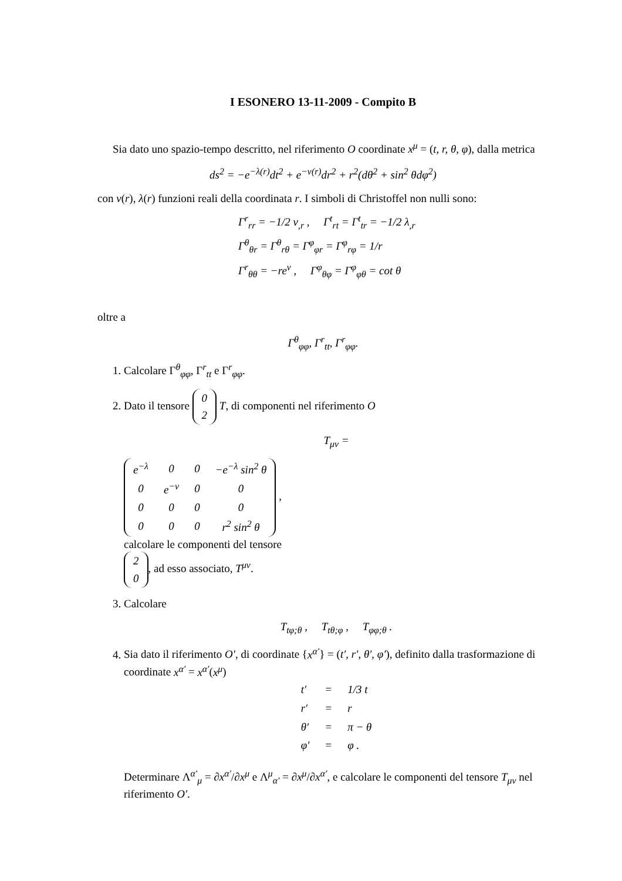I ESONERO 13-11-2009 - Compito B
Sia dato uno spazio-tempo descritto, nel riferimento O coordinate x<sup>μ</sup> = (t, r, θ, φ), dalla metrica
ds<sup>2</sup> = −e<sup>−λ(r)</sup>dt<sup>2</sup> + e<sup>−ν(r)</sup>dr<sup>2</sup> + r<sup>2</sup>(dθ<sup>2</sup> + sin<sup>2</sup> θdφ<sup>2</sup>)
con ν(r), λ(r) funzioni reali della coordinata r. I simboli di Christoffel non nulli sono:
Γ<sup>r</sup><sub>rr</sub> = −1/2 ν<sub>,r</sub> , Γ<sup>t</sup><sub>rt</sub> = Γ<sup>t</sup><sub>tr</sub> = −1/2 λ<sub>,r</sub>
Γ<sup>θ</sup><sub>θr</sub> = Γ<sup>θ</sup><sub>rθ</sub> = Γ<sup>φ</sup><sub>φr</sub> = Γ<sup>φ</sup><sub>rφ</sub> = 1/r
Γ<sup>r</sup><sub>θθ</sub> = −re<sup>ν</sup> , Γ<sup>φ</sup><sub>θφ</sub> = Γ<sup>φ</sup><sub>φθ</sub> = cot θ
oltre a
Γ<sup>θ</sup><sub>φφ</sub>, Γ<sup>r</sup><sub>tt</sub>, Γ<sup>r</sup><sub>φφ</sub>.
1. Calcolare Γ<sup>θ</sup><sub>φφ</sub>, Γ<sup>r</sup><sub>tt</sub> e Γ<sup>r</sup><sub>φφ</sub>.
2. Dato il tensore
| 0 |
| 2 |
T, di componenti nel riferimento O
T<sub>μν</sub> =
| e<sup>−λ</sup> | 0 | 0 | −e<sup>−λ</sup> sin<sup>2</sup> θ |
| 0 | e<sup>−ν</sup> | 0 | 0 |
| 0 | 0 | 0 | 0 |
| 0 | 0 | 0 | r<sup>2</sup> sin<sup>2</sup> θ |
,
calcolare le componenti del tensore
| 2 |
| 0 |
, ad esso associato, T<sup>μν</sup>.
3. Calcolare
T<sub>tφ;θ</sub> , T<sub>tθ;φ</sub> , T<sub>φφ;θ</sub> .
4. Sia dato il riferimento O′, di coordinate {x<sup>α′</sup>} = (t′, r′, θ′, φ′), definito dalla trasformazione di coordinate x<sup>α′</sup> = x<sup>α′</sup>(x<sup>μ</sup>)
| t′ | = | 1/3 t |
| r′ | = | r |
| θ′ | = | π − θ |
| φ′ | = | φ . |
Determinare Λ<sup>α′</sup><sub>μ</sub> = ∂x<sup>α′</sup>/∂x<sup>μ</sup> e Λ<sup>μ</sup><sub>α′</sub> = ∂x<sup>μ</sup>/∂x<sup>α′</sup>, e calcolare le componenti del tensore T<sub>μν</sub> nel riferimento O′.